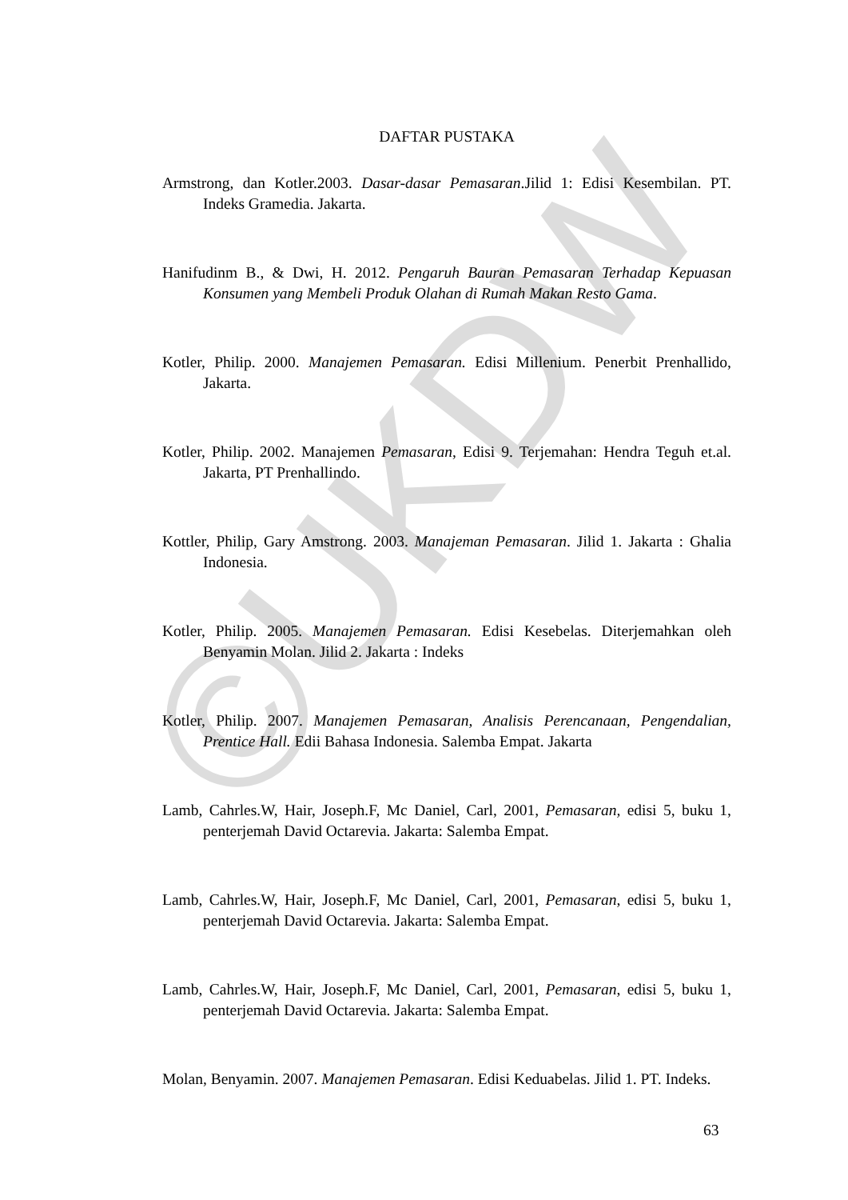©UKDW
DAFTAR PUSTAKA
Armstrong, dan Kotler.2003. Dasar-dasar Pemasaran.Jilid 1: Edisi Kesembilan. PT. Indeks Gramedia. Jakarta.
Hanifudinm B., & Dwi, H. 2012. Pengaruh Bauran Pemasaran Terhadap Kepuasan Konsumen yang Membeli Produk Olahan di Rumah Makan Resto Gama.
Kotler, Philip. 2000. Manajemen Pemasaran. Edisi Millenium. Penerbit Prenhallido, Jakarta.
Kotler, Philip. 2002. Manajemen Pemasaran, Edisi 9. Terjemahan: Hendra Teguh et.al. Jakarta, PT Prenhallindo.
Kottler, Philip, Gary Amstrong. 2003. Manajeman Pemasaran. Jilid 1. Jakarta : Ghalia Indonesia.
Kotler, Philip. 2005. Manajemen Pemasaran. Edisi Kesebelas. Diterjemahkan oleh Benyamin Molan. Jilid 2. Jakarta : Indeks
Kotler, Philip. 2007. Manajemen Pemasaran, Analisis Perencanaan, Pengendalian, Prentice Hall. Edii Bahasa Indonesia. Salemba Empat. Jakarta
Lamb, Cahrles.W, Hair, Joseph.F, Mc Daniel, Carl, 2001, Pemasaran, edisi 5, buku 1, penterjemah David Octarevia. Jakarta: Salemba Empat.
Lamb, Cahrles.W, Hair, Joseph.F, Mc Daniel, Carl, 2001, Pemasaran, edisi 5, buku 1, penterjemah David Octarevia. Jakarta: Salemba Empat.
Lamb, Cahrles.W, Hair, Joseph.F, Mc Daniel, Carl, 2001, Pemasaran, edisi 5, buku 1, penterjemah David Octarevia. Jakarta: Salemba Empat.
Molan, Benyamin. 2007. Manajemen Pemasaran. Edisi Keduabelas. Jilid 1. PT. Indeks.
63